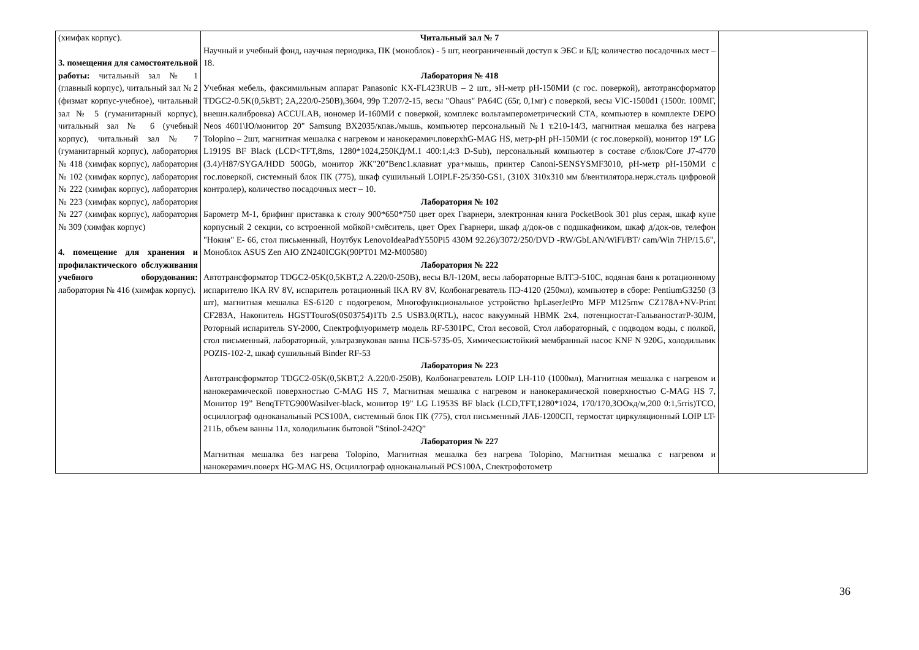| (химфак корпус). 3. помещения для самостоятельной работы: читальный зал № 1 (главный корпус), читальный зал № 2 (физмат корпус-учебное), читальный зал № 5 (гуманитарный корпус), читальный зал № 6 (учебный корпус), читальный зал № 7 (гуманитарный корпус), лаборатория № 418 (химфак корпус), лаборатория № 102 (химфак корпус), лаборатория № 222 (химфак корпус), лаборатория № 223 (химфак корпус), лаборатория № 227 (химфак корпус), лаборатория № 309 (химфак корпус) 4. помещение для хранения и профилактического обслуживания учебного оборудования: лаборатория № 416 (химфак корпус). | Читальный зал № 7 Научный и учебный фонд, научная периодика, ПК (моноблок) - 5 шт, неограниченный доступ к ЭБС и БД; количество посадочных мест – 18. Лаборатория № 418 Учебная мебель, факсимильным аппарат Panasonic KX-FL423RUB – 2 шт., эН-метр pH-150МИ (с гос. поверкой), автотрансформатор TDGC2-0.5K(0,5kВТ; 2А,220/0-250В),3604, 99р Т.207/2-15, весы "Ohaus" PA64C (65г, 0,1мг) с поверкой, весы VIC-1500d1 (1500г. 100МГ, внешн.калибровка) ACCULAB, иономер И-160МИ с поверкой, комплекс вольтамперометрический СТА, компьютер в комплекте DEPO Neos 4601\Ю/монитор 20" Samsung BX2035/кпав./мышь, компьютер персональный №1 т.210-14/3, магнитная мешалка без нагрева Tolopino – 2шт, магнитная мешалка с нагревом и нанокерамич.поверхhG-MAG HS, метр-pH pH-150МИ (с гос.поверкой), монитор 19" LG L1919S BF Black (LCD<TFT,8ms, 1280*1024,250КД/М.1 400:1,4:3 D-Sub), персональный компьютер в составе с/блок/Core J7-4770 (3.4)/H87/SYGA/HDD 500Gb, монитор ЖК"20"Benc1.клавиат ура+мышь, принтер Canoni-SENSYSMF3010, pH-метр pH-150МИ с гос.поверкой, системный блок ПК (775), шкаф сушильный LOIPLF-25/350-GS1, (310Х 310х310 мм б/вентилятора.нерж.сталь цифровой контролер), количество посадочных мест – 10. Лаборатория № 102 Барометр М-1, брифинг приставка к столу 900*650*750 цвет орех Гварнери, электронная книга PocketBook 301 plus серая, шкаф купе корпусный 2 секции, со встроенной мойкой+смёситель, цвет Орех Гварнери, шкаф д/док-ов с подшкафником, шкаф д/док-ов, телефон "Нокия" Е- 66, стол письменный, Ноутбук LenovoIdeaPadY550Pi5 430M 92.26)/3072/250/DVD -RW/GbLAN/WiFi/BT/ cam/Win 7HP/15.6", Моноблок ASUS Zen АЮ ZN240ICGK(90PT01 M2-M00580) Лаборатория № 222 Автотрансформатор TDGC2-05K(0,5KBT,2 А.220/0-250В), весы ВЛ-120М, весы лабораторные ВЛТЭ-510С, водяная баня к ротационному испарителю IKA RV 8V, испаритель ротационный IKA RV 8V, Колбонагреватель ПЭ-4120 (250мл), компьютер в сборе: PentiumG3250 (3 шт), магнитная мешалка ES-6120 с подогревом, Многофункциональное устройство hpLaserJetPro MFP M125rnw CZ178A+NV-Print CF283A, Накопитель HGSTTouroS(0S03754)1Tb 2.5 USB3.0(RTL), насос вакуумный НВМК 2х4, потенциостат-ГальваностатP-30JM, Роторный испаритель SY-2000, Спектрофлуориметр модель RF-5301PC, Стол весовой, Стол лабораторный, с подводом воды, с полкой, стол письменный, лабораторный, ультразвуковая ванна ПСБ-5735-05, Химическистойкий мембранный насос KNF N 920G, холодильник POZIS-102-2, шкаф сушильный Binder RF-53 Лаборатория № 223 Автотрансформатор TDGC2-05K(0,5KBT,2 А.220/0-250В), Колбонагреватель LOIP LH-110 (1000мл), Магнитная мешалка с нагревом и нанокерамической поверхностью C-MAG HS 7, Магнитная мешалка с нагревом и нанокерамической поверхностью C-MAG HS 7, Монитор 19” BenqTFTG900Wasilver-black, монитор 19" LG L1953S BF black (LCD,TFT,1280*1024, 170/170,3ООкд/м,200 0:1,5rris)TCO, осциллограф одноканальный PCS100A, системный блок ПК (775), стол письменный ЛАБ-1200СП, термостат циркуляционный LOIP LT-211Ь, объем ванны 11л, холодильник бытовой "Stinol-242Q” Лаборатория № 227 Магнитная мешалка без нагрева Tolopino, Магнитная мешалка без нагрева Tolopino, Магнитная мешалка с нагревом и нанокерамич.поверх HG-MAG HS, Осциллограф одноканальный PCS100A, Спектрофотометр | |
36